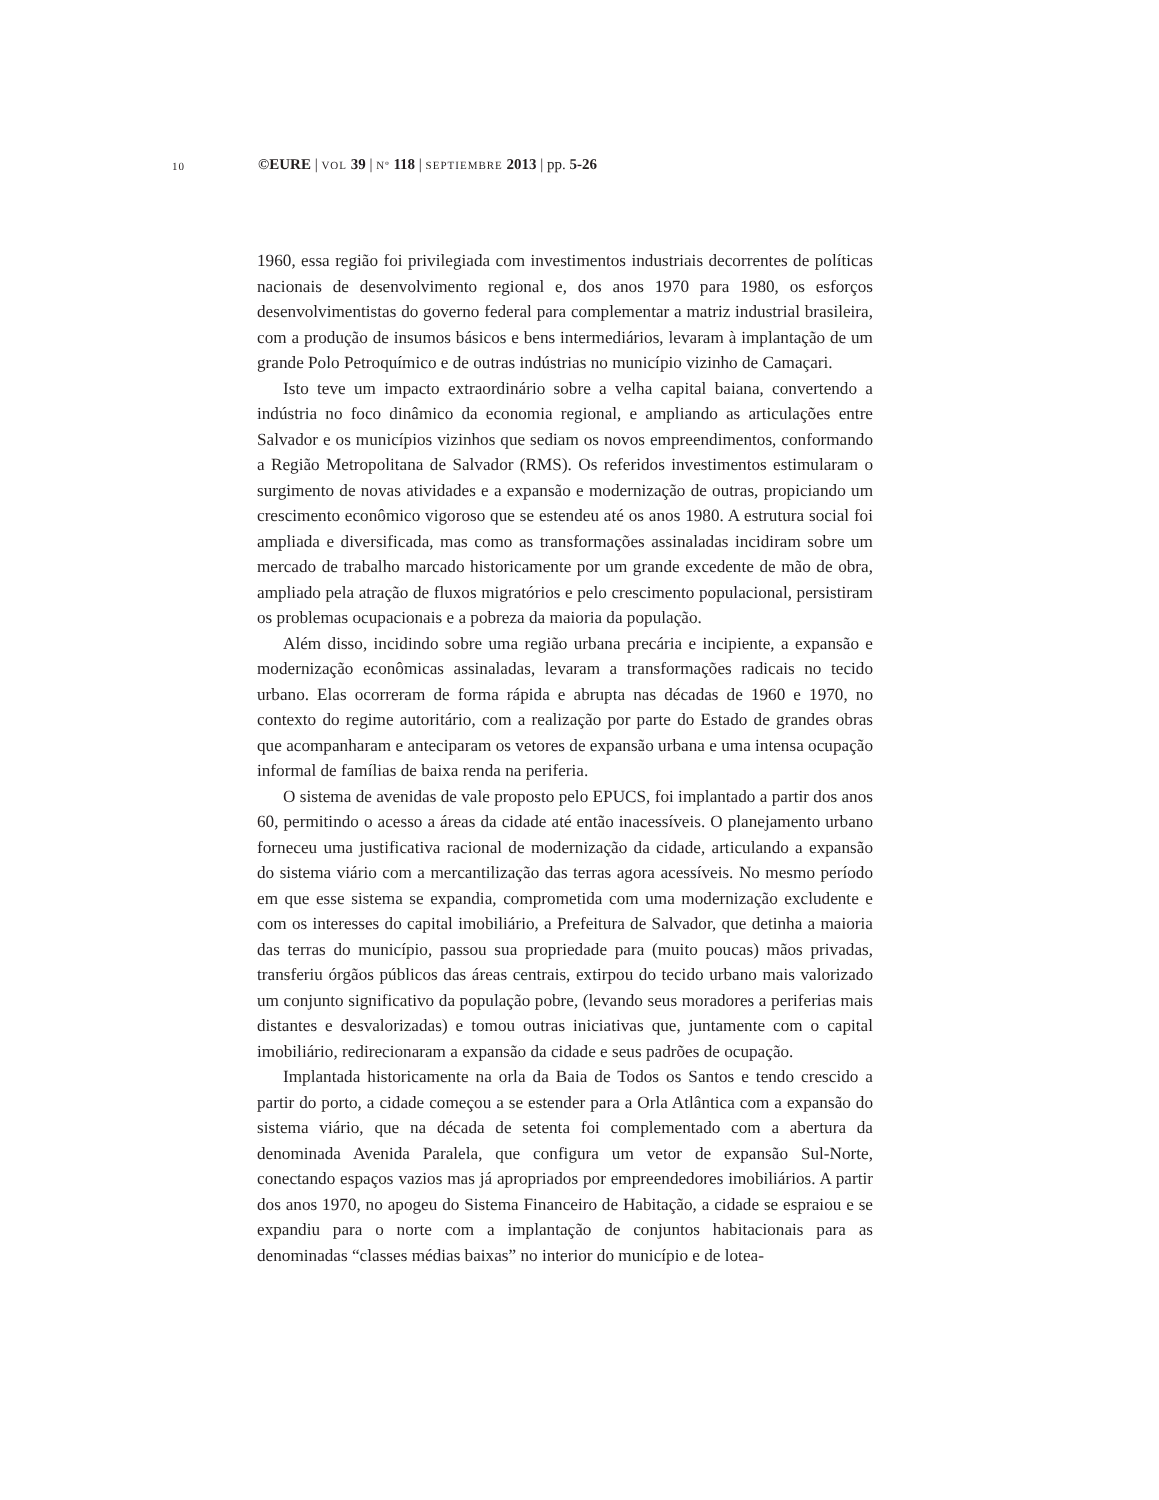10
©EURE | VOL 39 | Nº 118 | SEPTIEMBRE 2013 | pp. 5-26
1960, essa região foi privilegiada com investimentos industriais decorrentes de políticas nacionais de desenvolvimento regional e, dos anos 1970 para 1980, os esforços desenvolvimentistas do governo federal para complementar a matriz industrial brasileira, com a produção de insumos básicos e bens intermediários, levaram à implantação de um grande Polo Petroquímico e de outras indústrias no município vizinho de Camaçari.
Isto teve um impacto extraordinário sobre a velha capital baiana, convertendo a indústria no foco dinâmico da economia regional, e ampliando as articulações entre Salvador e os municípios vizinhos que sediam os novos empreendimentos, conformando a Região Metropolitana de Salvador (RMS). Os referidos investimentos estimularam o surgimento de novas atividades e a expansão e modernização de outras, propiciando um crescimento econômico vigoroso que se estendeu até os anos 1980. A estrutura social foi ampliada e diversificada, mas como as transformações assinaladas incidiram sobre um mercado de trabalho marcado historicamente por um grande excedente de mão de obra, ampliado pela atração de fluxos migratórios e pelo crescimento populacional, persistiram os problemas ocupacionais e a pobreza da maioria da população.
Além disso, incidindo sobre uma região urbana precária e incipiente, a expansão e modernização econômicas assinaladas, levaram a transformações radicais no tecido urbano. Elas ocorreram de forma rápida e abrupta nas décadas de 1960 e 1970, no contexto do regime autoritário, com a realização por parte do Estado de grandes obras que acompanharam e anteciparam os vetores de expansão urbana e uma intensa ocupação informal de famílias de baixa renda na periferia.
O sistema de avenidas de vale proposto pelo EPUCS, foi implantado a partir dos anos 60, permitindo o acesso a áreas da cidade até então inacessíveis. O planejamento urbano forneceu uma justificativa racional de modernização da cidade, articulando a expansão do sistema viário com a mercantilização das terras agora acessíveis. No mesmo período em que esse sistema se expandia, comprometida com uma modernização excludente e com os interesses do capital imobiliário, a Prefeitura de Salvador, que detinha a maioria das terras do município, passou sua propriedade para (muito poucas) mãos privadas, transferiu órgãos públicos das áreas centrais, extirpou do tecido urbano mais valorizado um conjunto significativo da população pobre, (levando seus moradores a periferias mais distantes e desvalorizadas) e tomou outras iniciativas que, juntamente com o capital imobiliário, redirecionaram a expansão da cidade e seus padrões de ocupação.
Implantada historicamente na orla da Baia de Todos os Santos e tendo crescido a partir do porto, a cidade começou a se estender para a Orla Atlântica com a expansão do sistema viário, que na década de setenta foi complementado com a abertura da denominada Avenida Paralela, que configura um vetor de expansão Sul-Norte, conectando espaços vazios mas já apropriados por empreendedores imobiliários. A partir dos anos 1970, no apogeu do Sistema Financeiro de Habitação, a cidade se espraiou e se expandiu para o norte com a implantação de conjuntos habitacionais para as denominadas “classes médias baixas” no interior do município e de lotea-